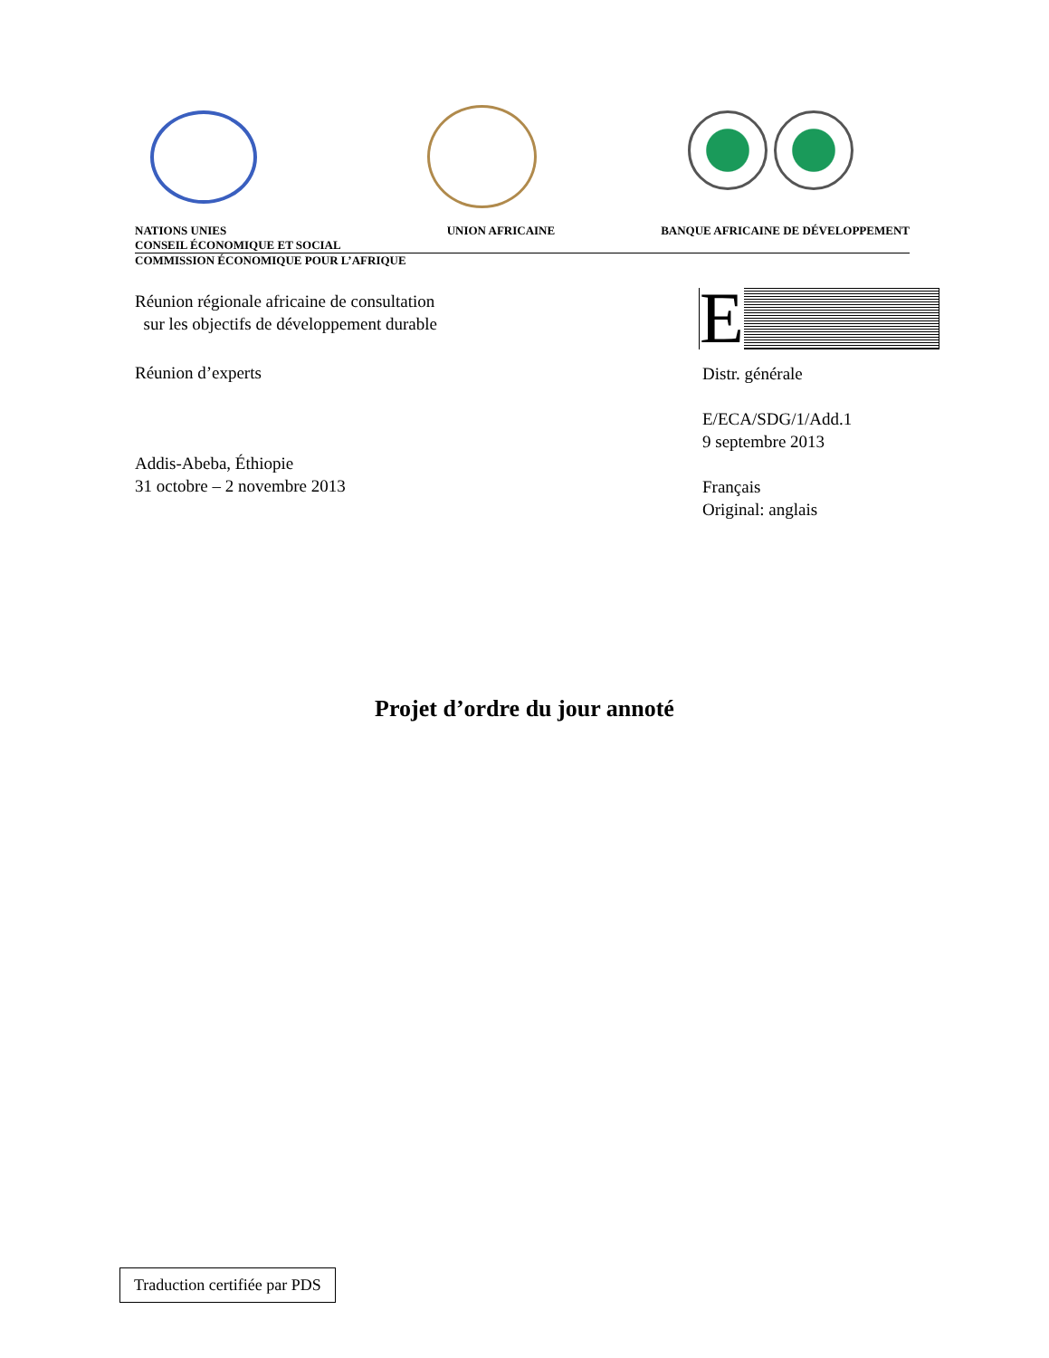NATIONS UNIES
CONSEIL ÉCONOMIQUE ET SOCIAL
UNION AFRICAINE BANQUE AFRICAINE DE DÉVELOPPEMENT
COMMISSION ÉCONOMIQUE POUR L’AFRIQUE
Réunion régionale africaine de consultation
sur les objectifs de développement durable
Réunion d’experts
Addis-Abeba, Éthiopie
31 octobre – 2 novembre 2013
E
Distr. générale
E/ECA/SDG/1/Add.1
9 septembre 2013
Français
Original: anglais
Projet d’ordre du jour annoté
Traduction certifiée par PDS